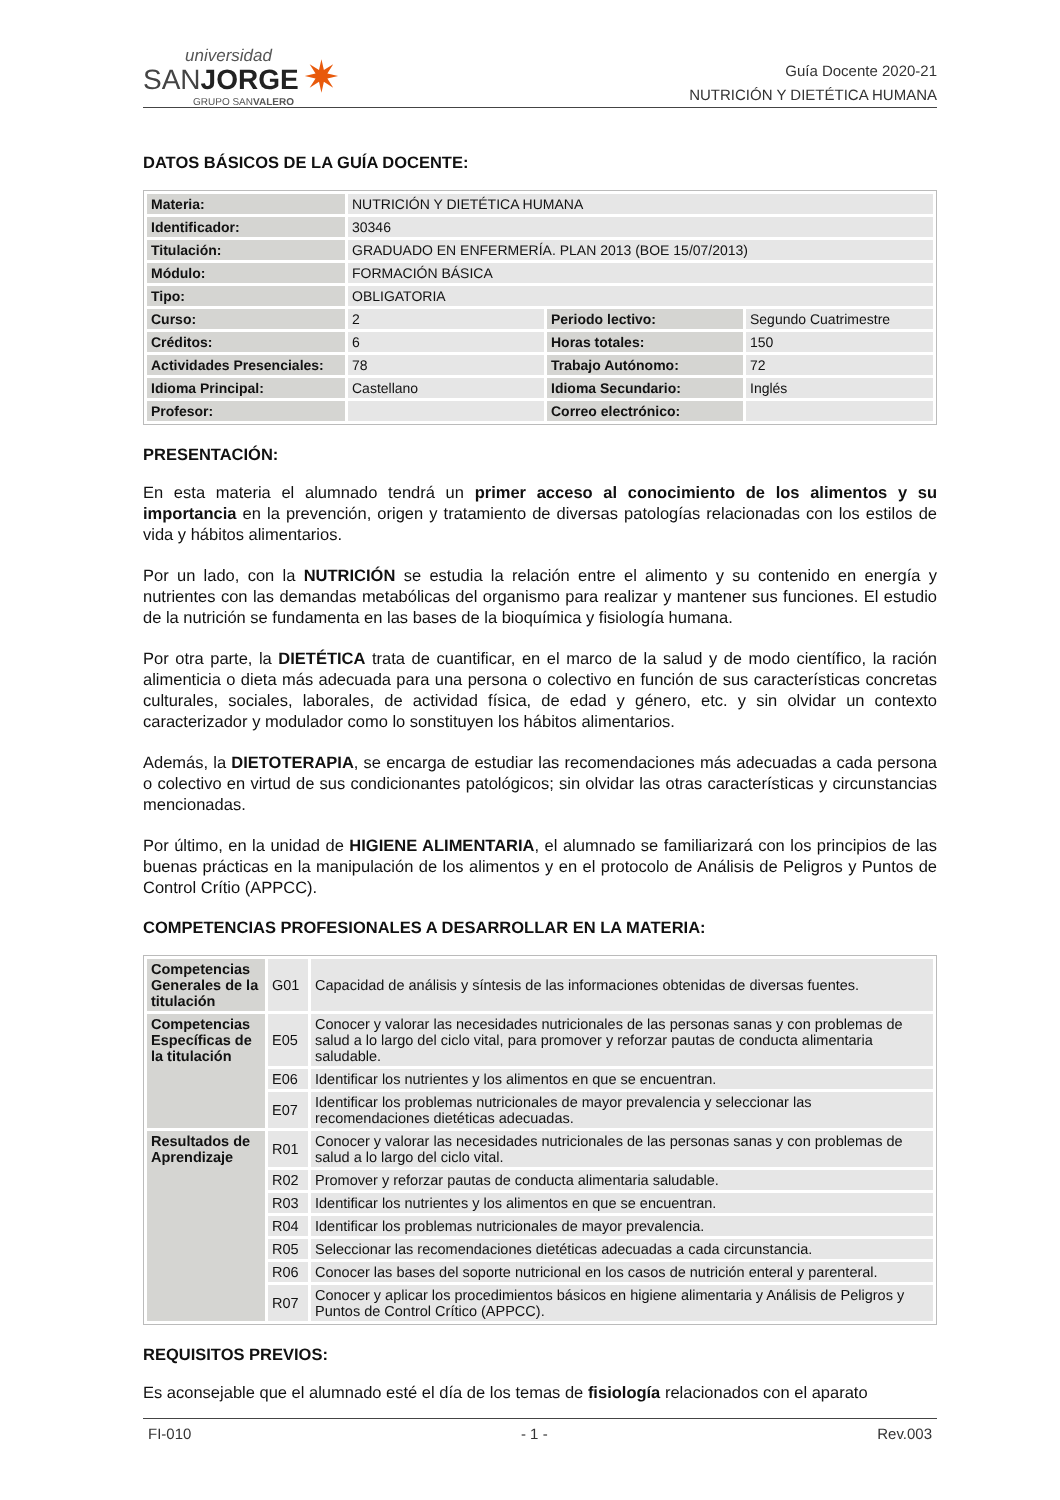universidad
SANJORGE
GRUPO SANVALERO
✷
Guía Docente 2020-21
NUTRICIÓN Y DIETÉTICA HUMANA
DATOS BÁSICOS DE LA GUÍA DOCENTE:
| Materia: | NUTRICIÓN Y DIETÉTICA HUMANA | | |
| Identificador: | 30346 | | |
| Titulación: | GRADUADO EN ENFERMERÍA. PLAN 2013 (BOE 15/07/2013) | | |
| Módulo: | FORMACIÓN BÁSICA | | |
| Tipo: | OBLIGATORIA | | |
| Curso: | 2 | Periodo lectivo: | Segundo Cuatrimestre |
| Créditos: | 6 | Horas totales: | 150 |
| Actividades Presenciales: | 78 | Trabajo Autónomo: | 72 |
| Idioma Principal: | Castellano | Idioma Secundario: | Inglés |
| Profesor: | | Correo electrónico: | |
PRESENTACIÓN:
En esta materia el alumnado tendrá un primer acceso al conocimiento de los alimentos y su importancia en la prevención, origen y tratamiento de diversas patologías relacionadas con los estilos de vida y hábitos alimentarios.
Por un lado, con la NUTRICIÓN se estudia la relación entre el alimento y su contenido en energía y nutrientes con las demandas metabólicas del organismo para realizar y mantener sus funciones. El estudio de la nutrición se fundamenta en las bases de la bioquímica y fisiología humana.
Por otra parte, la DIETÉTICA trata de cuantificar, en el marco de la salud y de modo científico, la ración alimenticia o dieta más adecuada para una persona o colectivo en función de sus características concretas culturales, sociales, laborales, de actividad física, de edad y género, etc. y sin olvidar un contexto caracterizador y modulador como lo sonstituyen los hábitos alimentarios.
Además, la DIETOTERAPIA, se encarga de estudiar las recomendaciones más adecuadas a cada persona o colectivo en virtud de sus condicionantes patológicos; sin olvidar las otras características y circunstancias mencionadas.
Por último, en la unidad de HIGIENE ALIMENTARIA, el alumnado se familiarizará con los principios de las buenas prácticas en la manipulación de los alimentos y en el protocolo de Análisis de Peligros y Puntos de Control Crítio (APPCC).
COMPETENCIAS PROFESIONALES A DESARROLLAR EN LA MATERIA:
| Competencias Generales de la titulación | G01 | Capacidad de análisis y síntesis de las informaciones obtenidas de diversas fuentes. |
| Competencias Específicas de la titulación | E05 | Conocer y valorar las necesidades nutricionales de las personas sanas y con problemas de salud a lo largo del ciclo vital, para promover y reforzar pautas de conducta alimentaria saludable. |
| | E06 | Identificar los nutrientes y los alimentos en que se encuentran. |
| | E07 | Identificar los problemas nutricionales de mayor prevalencia y seleccionar las recomendaciones dietéticas adecuadas. |
| Resultados de Aprendizaje | R01 | Conocer y valorar las necesidades nutricionales de las personas sanas y con problemas de salud a lo largo del ciclo vital. |
| | R02 | Promover y reforzar pautas de conducta alimentaria saludable. |
| | R03 | Identificar los nutrientes y los alimentos en que se encuentran. |
| | R04 | Identificar los problemas nutricionales de mayor prevalencia. |
| | R05 | Seleccionar las recomendaciones dietéticas adecuadas a cada circunstancia. |
| | R06 | Conocer las bases del soporte nutricional en los casos de nutrición enteral y parenteral. |
| | R07 | Conocer y aplicar los procedimientos básicos en higiene alimentaria y Análisis de Peligros y Puntos de Control Crítico (APPCC). |
REQUISITOS PREVIOS:
Es aconsejable que el alumnado esté el día de los temas de fisiología relacionados con el aparato
FI-010 - 1 - Rev.003